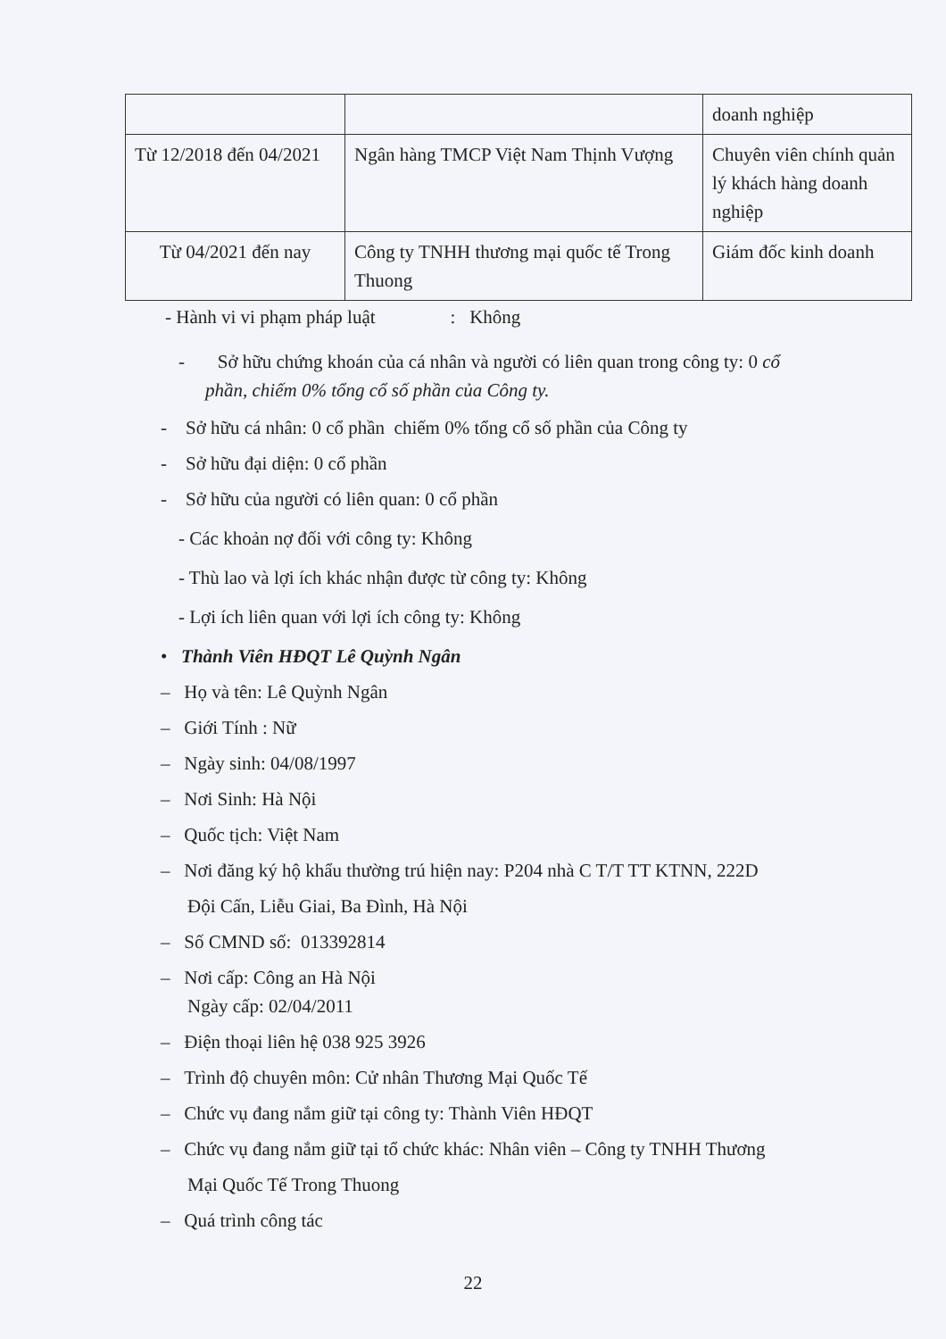| | | doanh nghiệp |
| Từ 12/2018 đến 04/2021 | Ngân hàng TMCP Việt Nam Thịnh Vượng | Chuyên viên chính quản lý khách hàng doanh nghiệp |
| Từ 04/2021 đến nay | Công ty TNHH thương mại quốc tế Trong Thuong | Giám đốc kinh doanh |
- Hành vi vi phạm pháp luật : Không
- Sở hữu chứng khoán của cá nhân và người có liên quan trong công ty: 0 cổ
phần, chiếm 0% tổng cổ số phần của Công ty.
- Sở hữu cá nhân: 0 cổ phần chiếm 0% tổng cổ số phần của Công ty
- Sở hữu đại diện: 0 cổ phần
- Sở hữu của người có liên quan: 0 cổ phần
- Các khoản nợ đối với công ty: Không
- Thù lao và lợi ích khác nhận được từ công ty: Không
- Lợi ích liên quan với lợi ích công ty: Không
• Thành Viên HĐQT Lê Quỳnh Ngân
– Họ và tên: Lê Quỳnh Ngân
– Giới Tính : Nữ
– Ngày sinh: 04/08/1997
– Nơi Sinh: Hà Nội
– Quốc tịch: Việt Nam
– Nơi đăng ký hộ khẩu thường trú hiện nay: P204 nhà C T/T TT KTNN, 222D
Đội Cấn, Liễu Giai, Ba Đình, Hà Nội
– Số CMND số: 013392814
– Nơi cấp: Công an Hà Nội
Ngày cấp: 02/04/2011
– Điện thoại liên hệ 038 925 3926
– Trình độ chuyên môn: Cử nhân Thương Mại Quốc Tế
– Chức vụ đang nắm giữ tại công ty: Thành Viên HĐQT
– Chức vụ đang nắm giữ tại tổ chức khác: Nhân viên – Công ty TNHH Thương
Mại Quốc Tế Trong Thuong
– Quá trình công tác
22